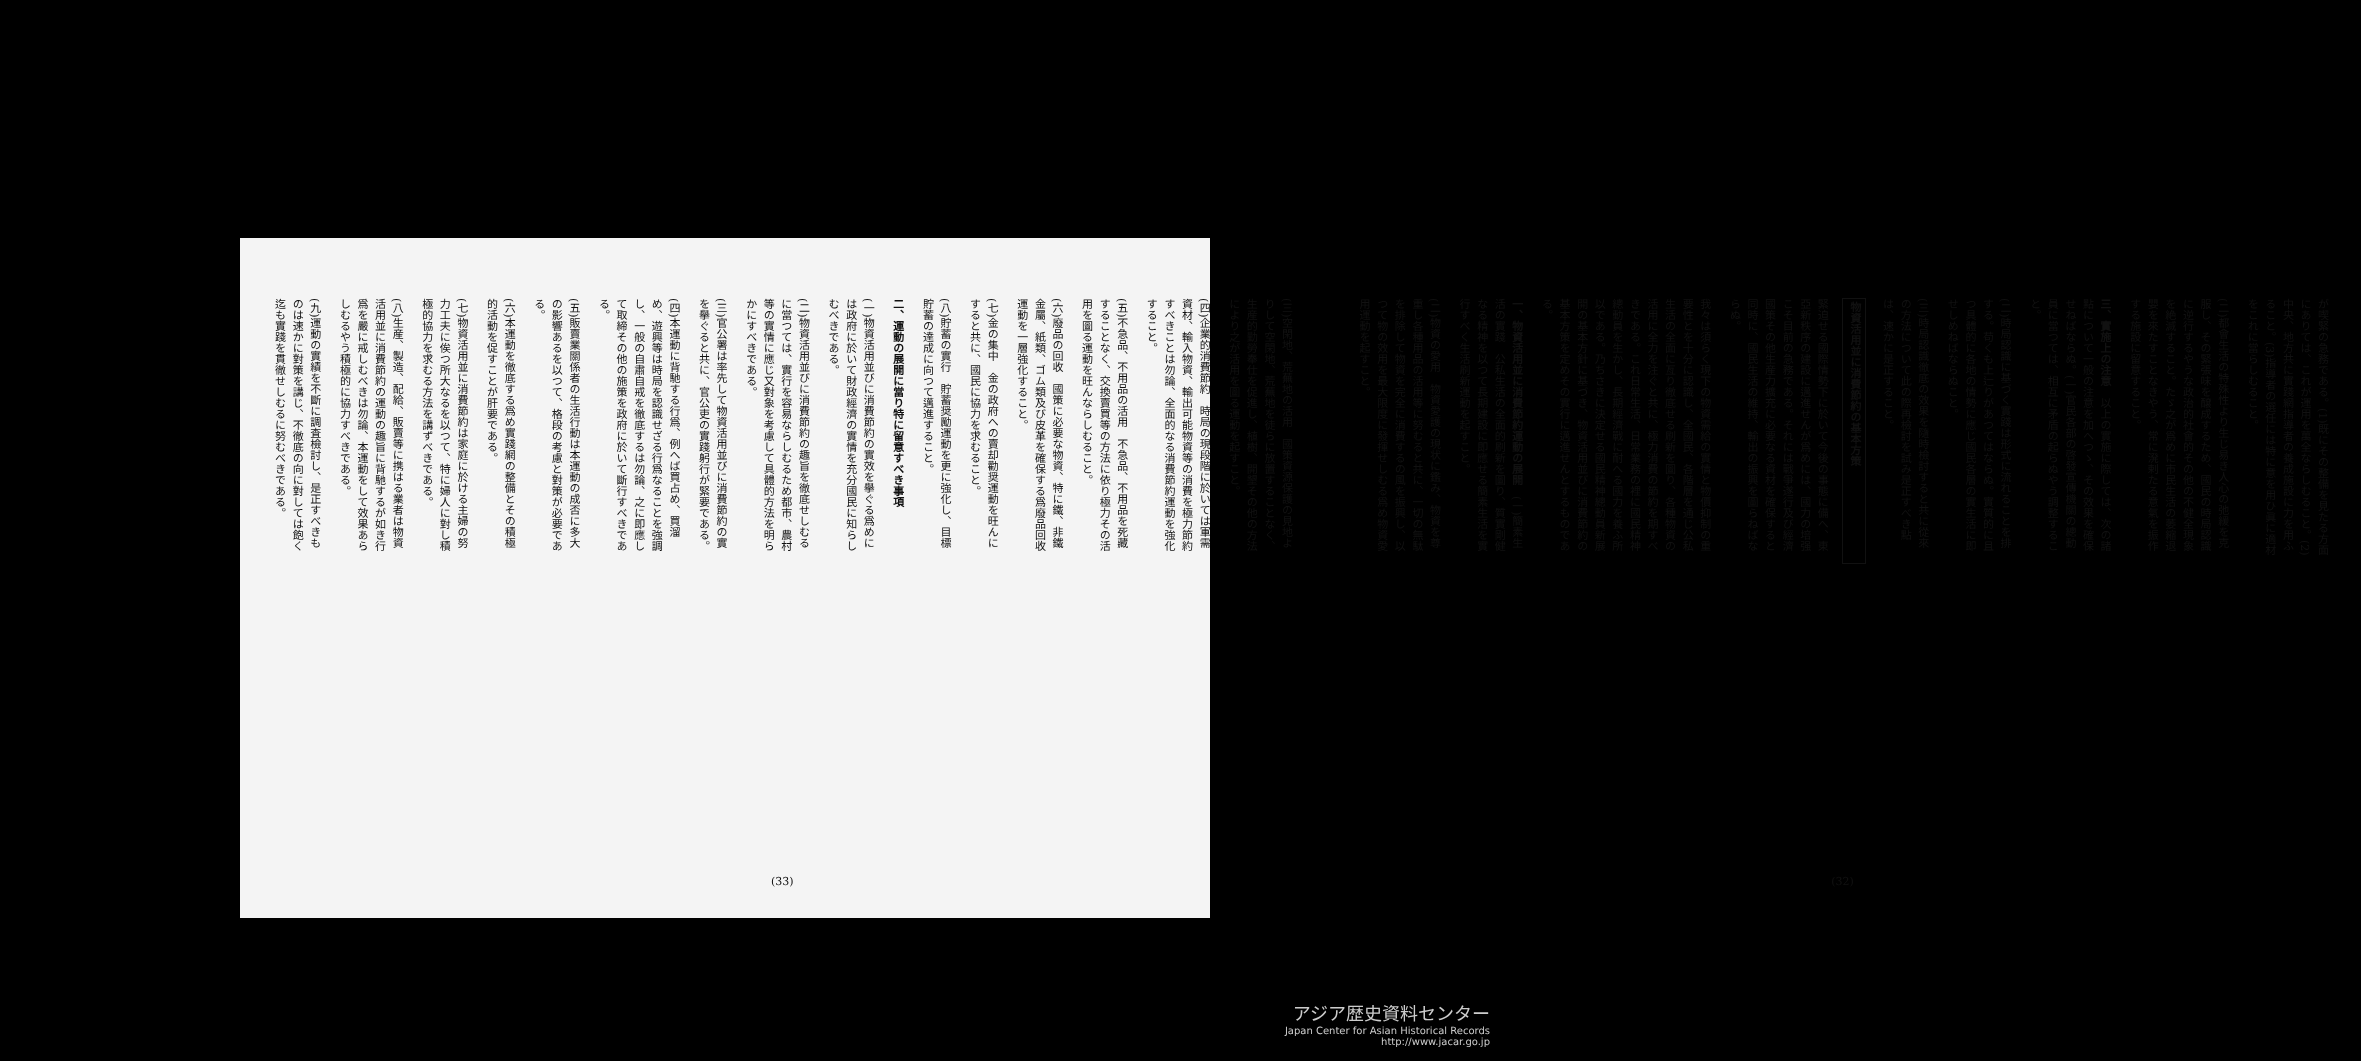(三)空閑地、荒蕪地の活用　國策資源保護の見地よりして空閑地、荒蕪地を徒らに放置することなく、生産的勤勞奉仕を促進し、植樹、開墾その他の方法により之が活用を圖る運動を起すこと。
(四)企業的消費節約　時局の現段階に於いては軍需資材、輸入物資、輸出可能物資等の消費を極力節約すべきことは勿論、全面的なる消費節約運動を強化すること。
(五)不急品、不用品の活用　不急品、不用品を死藏することなく、交換賣買等の方法に依り極力その活用を圖る運動を旺んならしむること。
(六)廢品の回收　國策に必要な物資、特に鐵、非鐵金屬、紙類、ゴム類及び皮革を確保する爲廢品回收運動を一層強化すること。
(七)金の集中　金の政府への賣却勸奨運動を旺んにすると共に、國民に協力を求むること。
(八)貯蓄の實行　貯蓄奨勵運動を更に強化し、目標貯蓄の達成に向つて邁進すること。
二、運動の展開に當り特に留意すべき事項
(一)物資活用並びに消費節約の實效を擧ぐる爲めには政府に於いて財政經濟の實情を充分國民に知らしむべきである。
(二)物資活用並びに消費節約の趣旨を徹底せしむるに當つては、實行を容易ならしむるため都市、農村等の實情に應じ又對象を考慮して具體的方法を明らかにすべきである。
(三)官公署は率先して物資活用並びに消費節約の實を擧ぐると共に、官公吏の實踐躬行が緊要である。
(四)本運動に背馳する行爲、例へば買占め、買溜め、遊興等は時局を認識せざる行爲なることを強調し、一般の自肅自戒を徹底するは勿論、之に即應して取締その他の施策を政府に於いて斷行すべきである。
(五)販賣業關係者の生活行動は本運動の成否に多大の影響あるを以つて、格段の考慮と對策が必要である。
(六)本運動を徹底する爲め實踐網の整備とその積極的活動を促すことが肝要である。
(七)物資活用並に消費節約は家庭に於ける主婦の努力工夫に俟つ所大なるを以つて、特に婦人に對し積極的協力を求むる方法を講ずべきである。
(八)生産、製造、配給、販賣等に携はる業者は物資活用並に消費節約の運動の趣旨に背馳するが如き行爲を嚴に戒しむべきは勿論、本運動をして效果あらしむるやう積極的に協力すべきである。
(九)運動の實績を不斷に調査檢討し、是正すべきものは速かに對策を講じ、不徹底の向に對しては飽く迄も實踐を貫徹せしむるに努むべきである。
(33)
が喫緊の急務である。(1)既にその整備を見たる方面にありては、これが運用を萬全ならしむること。(2)中央、地方共に實踐網指導者の養成施設に力を用ふること。(3)指導者の選任には特に意を用ひ眞に適材をこれに當らしむること。
(二)都會生活の特殊性より生じ易き人心の弛緩を克服し、その緊張味を醸成するため、國民の時局認識に逆行するやうな政治的社會的その他の不健全現象を絶滅すること。たゞ之が爲めに市民生活の萎縮退嬰を來たすことなきやう、常に溌剌たる意氣を振作する施設に留意すること。
三、實施上の注意　以上の實施に際しては、次の諸點について一般の注意を加へつゝ、その效果を確保せねばならぬ。(一)官民各部の啓發宣傳機關の總動員に當つては、相互に矛盾の起らぬやう調整すること。
(二)時局認識に基づく實踐は形式に流れることを排する。苟くも上辷りがあつてはならぬ。實質的に且つ具體的に各地の情勢に應じ國民各層の實生活に即せしめねばならぬこと。
(三)時局認識徹底の效果を隨時檢討すると共に從來の方法について此の際再檢討を試み是正すべき點は、速かに是正すること。
物資活用並に消費節約の基本方策
緊迫せる國際情勢下に於いて今後の事態に備へ、東亞新秩序の建設に邁進せんが爲めには、國力の培强こそ目前の急務である。それには戰爭遂行及び經濟國策その他生産力擴充に必要なる資材を確保すると同時に、國民生活の維持、輸出の振興を圖らねばならぬ。
我々は須らく現下の物資需給の實情と物價抑制の重要性とを十分に認識し、全國民、各階層を通じ公私生活の全面に亙り徹底せる刷新を圖り、各種物資の活用に全力を注ぐと共に、極力消費の節約を期すべきである。これ日常生活、日常業務の裡に國民精神總動員を生かし、長期經濟戰に耐へる國力を養ふ所以である。乃ちさきに決定せる國民精神總動員新展開の基本方針に基づき、物資活用並びに消費節約の基本方策を定めその實行に邁進せんとするものである。
一、物資活用並に消費節約運動の展開　(一)簡素生活の實踐　公私生活の全面的刷新を圖り、質實剛健なる精神を以つて長期建設に即應せる簡素生活を實行すべく生活刷新運動を起すこと。
(二)物資の愛用　物資愛護の現状に鑑み、物資を尊重し各種用品の活用等に努むると共に、一切の無駄を排除して物資を完全に消費するの風を振興し、以つて物の效用を最大限度に發揮せしむる爲め物資愛用運動を起すこと。
(32)
アジア歴史資料センター
Japan Center for Asian Historical Records
http://www.jacar.go.jp